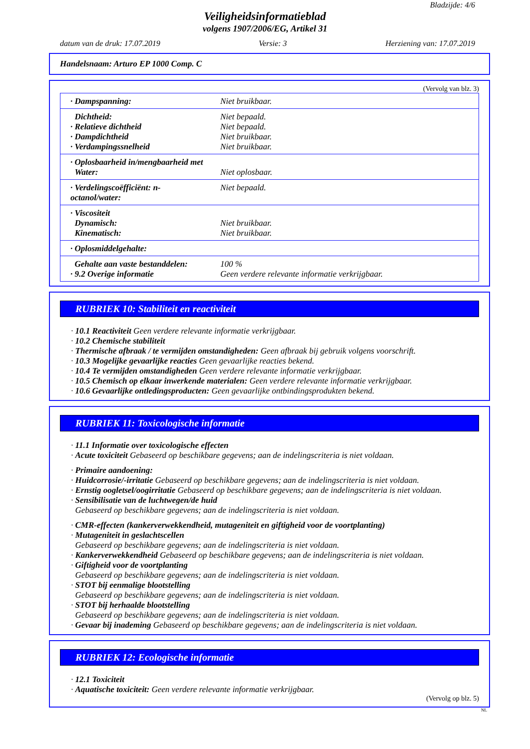Bladzijde: 4/6
Veiligheidsinformatieblad
volgens 1907/2006/EG, Artikel 31
datum van de druk: 17.07.2019 Versie: 3 Herziening van: 17.07.2019
Handelsnaam: Arturo EP 1000 Comp. C
(Vervolg van blz. 3)
| · Dampspanning: | Niet bruikbaar. |
| Dichtheid: · Relatieve dichtheid · Dampdichtheid · Verdampingssnelheid | Niet bepaald. Niet bepaald. Niet bruikbaar. Niet bruikbaar. |
| · Oplosbaarheid in/mengbaarheid met Water: | Niet oplosbaar. |
| · Verdelingscoëfficiënt: n-octanol/water: | Niet bepaald. |
| · Viscositeit Dynamisch: Kinematisch: | Niet bruikbaar. Niet bruikbaar. |
| · Oplosmiddelgehalte: | |
| Gehalte aan vaste bestanddelen: · 9.2 Overige informatie | 100 % Geen verdere relevante informatie verkrijgbaar. |
RUBRIEK 10: Stabiliteit en reactiviteit
· 10.1 Reactiviteit Geen verdere relevante informatie verkrijgbaar.
· 10.2 Chemische stabiliteit
· Thermische afbraak / te vermijden omstandigheden: Geen afbraak bij gebruik volgens voorschrift.
· 10.3 Mogelijke gevaarlijke reacties Geen gevaarlijke reacties bekend.
· 10.4 Te vermijden omstandigheden Geen verdere relevante informatie verkrijgbaar.
· 10.5 Chemisch op elkaar inwerkende materialen: Geen verdere relevante informatie verkrijgbaar.
· 10.6 Gevaarlijke ontledingsproducten: Geen gevaarlijke ontbindingsprodukten bekend.
RUBRIEK 11: Toxicologische informatie
· 11.1 Informatie over toxicologische effecten
· Acute toxiciteit Gebaseerd op beschikbare gegevens; aan de indelingscriteria is niet voldaan.
· Primaire aandoening:
· Huidcorrosie/-irritatie Gebaseerd op beschikbare gegevens; aan de indelingscriteria is niet voldaan.
· Ernstig oogletsel/oogirritatie Gebaseerd op beschikbare gegevens; aan de indelingscriteria is niet voldaan.
· Sensibilisatie van de luchtwegen/de huid
Gebaseerd op beschikbare gegevens; aan de indelingscriteria is niet voldaan.
· CMR-effecten (kankerverwekkendheid, mutageniteit en giftigheid voor de voortplanting)
· Mutageniteit in geslachtscellen
Gebaseerd op beschikbare gegevens; aan de indelingscriteria is niet voldaan.
· Kankerverwekkendheid Gebaseerd op beschikbare gegevens; aan de indelingscriteria is niet voldaan.
· Giftigheid voor de voortplanting
Gebaseerd op beschikbare gegevens; aan de indelingscriteria is niet voldaan.
· STOT bij eenmalige blootstelling
Gebaseerd op beschikbare gegevens; aan de indelingscriteria is niet voldaan.
· STOT bij herhaalde blootstelling
Gebaseerd op beschikbare gegevens; aan de indelingscriteria is niet voldaan.
· Gevaar bij inademing Gebaseerd op beschikbare gegevens; aan de indelingscriteria is niet voldaan.
RUBRIEK 12: Ecologische informatie
· 12.1 Toxiciteit
· Aquatische toxiciteit: Geen verdere relevante informatie verkrijgbaar.
(Vervolg op blz. 5)
NL